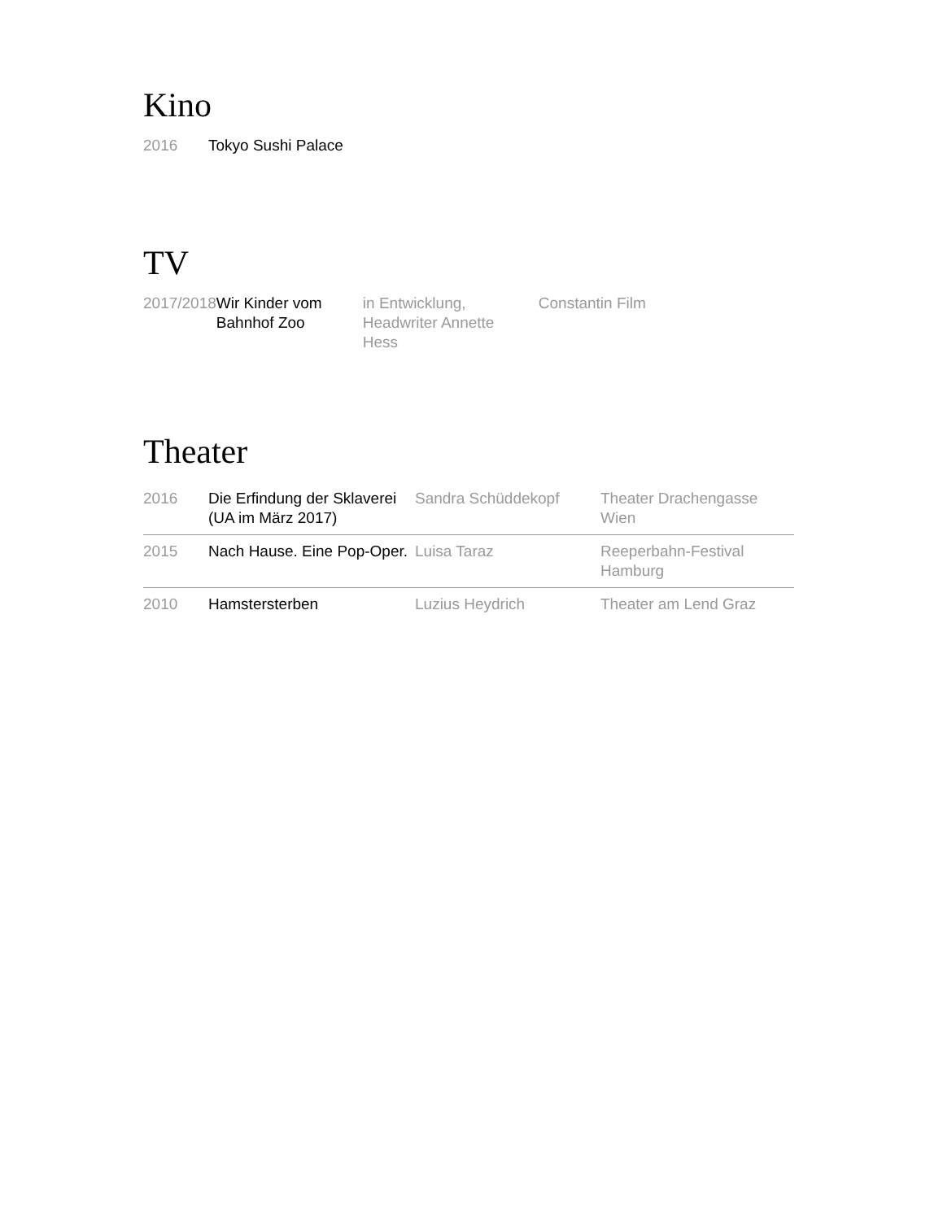Kino
| 2016 | Tokyo Sushi Palace |
TV
| 2017/2018 | Wir Kinder vom Bahnhof Zoo | in Entwicklung, Headwriter Annette Hess | Constantin Film |
Theater
| 2016 | Die Erfindung der Sklaverei (UA im März 2017) | Sandra Schüddekopf | Theater Drachengasse Wien |
| 2015 | Nach Hause. Eine Pop-Oper. | Luisa Taraz | Reeperbahn-Festival Hamburg |
| 2010 | Hamstersterben | Luzius Heydrich | Theater am Lend Graz |